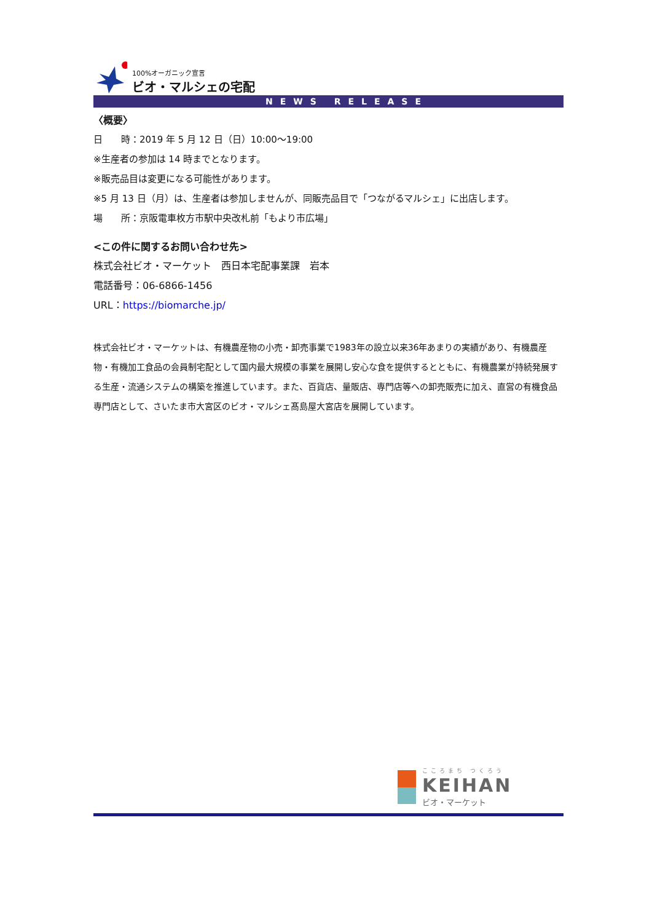100%オーガニック宣言
ビオ・マルシェの宅配
NEWS RELEASE
〈概要〉
日　　時：2019 年 5 月 12 日（日）10:00～19:00
※生産者の参加は 14 時までとなります。
※販売品目は変更になる可能性があります。
※5 月 13 日（月）は、生産者は参加しませんが、同販売品目で「つながるマルシェ」に出店します。
場　　所：京阪電車枚方市駅中央改札前「もより市広場」
<この件に関するお問い合わせ先>
株式会社ビオ・マーケット　西日本宅配事業課　岩本
電話番号：06-6866-1456
URL：https://biomarche.jp/
株式会社ビオ・マーケットは、有機農産物の小売・卸売事業で1983年の設立以来36年あまりの実績があり、有機農産物・有機加工食品の会員制宅配として国内最大規模の事業を展開し安心な食を提供するとともに、有機農業が持続発展する生産・流通システムの構築を推進しています。また、百貨店、量販店、専門店等への卸売販売に加え、直営の有機食品専門店として、さいたま市大宮区のビオ・マルシェ髙島屋大宮店を展開しています。
こころまち つくろう
KEIHAN
ビオ・マーケット